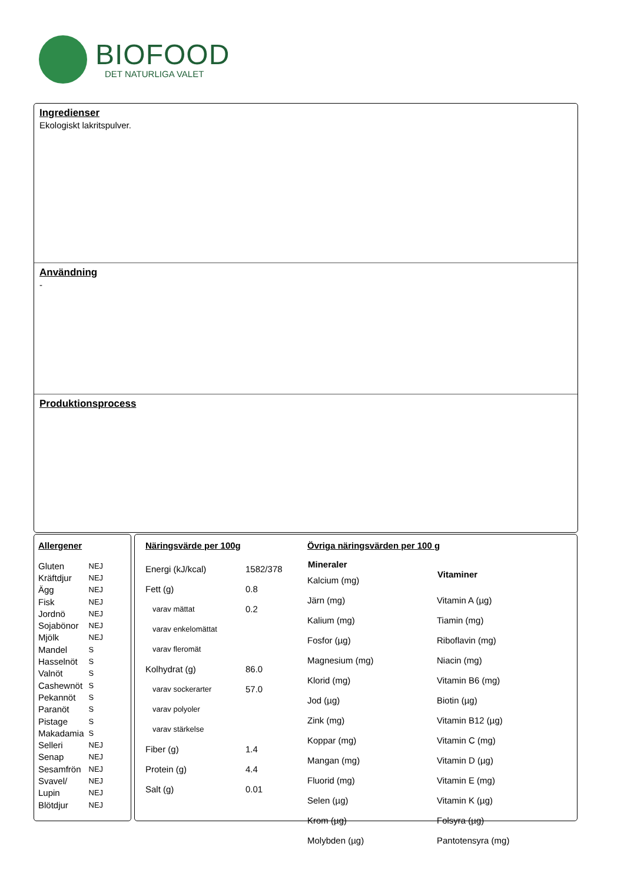BIOFOOD
DET NATURLIGA VALET
Ingredienser
Ekologiskt lakritspulver.
Användning
-
Produktionsprocess
Allergener
| Gluten | NEJ |
| Kräftdjur | NEJ |
| Ägg | NEJ |
| Fisk | NEJ |
| Jordnö | NEJ |
| Sojabönor | NEJ |
| Mjölk | NEJ |
| Mandel | S |
| Hasselnöt | S |
| Valnöt | S |
| Cashewnöt | S |
| Pekannöt | S |
| Paranöt | S |
| Pistage | S |
| Makadamia | S |
| Selleri | NEJ |
| Senap | NEJ |
| Sesamfrön | NEJ |
| Svavel/ | NEJ |
| Lupin | NEJ |
| Blötdjur | NEJ |
Näringsvärde per 100g
| Energi (kJ/kcal) | 1582/378 |
| Fett (g) | 0.8 |
| varav mättat | 0.2 |
| varav enkelomättat | |
| varav fleromät | |
| Kolhydrat (g) | 86.0 |
| varav sockerarter | 57.0 |
| varav polyoler | |
| varav stärkelse | |
| Fiber (g) | 1.4 |
| Protein (g) | 4.4 |
| Salt (g) | 0.01 |
Övriga näringsvärden per 100 g
| Mineraler |
| --- |
| Kalcium (mg) |
| Järn (mg) |
| Kalium (mg) |
| Fosfor (µg) |
| Magnesium (mg) |
| Klorid (mg) |
| Jod (µg) |
| Zink (mg) |
| Koppar (mg) |
| Mangan (mg) |
| Fluorid (mg) |
| Selen (µg) |
| Krom (µg) |
| Molybden (µg) |
| Vitaminer |
| --- |
| Vitamin A (µg) |
| Tiamin (mg) |
| Riboflavin (mg) |
| Niacin (mg) |
| Vitamin B6 (mg) |
| Biotin (µg) |
| Vitamin B12 (µg) |
| Vitamin C (mg) |
| Vitamin D (µg) |
| Vitamin E (mg) |
| Vitamin K (µg) |
| Folsyra (µg) |
| Pantotensyra (mg) |